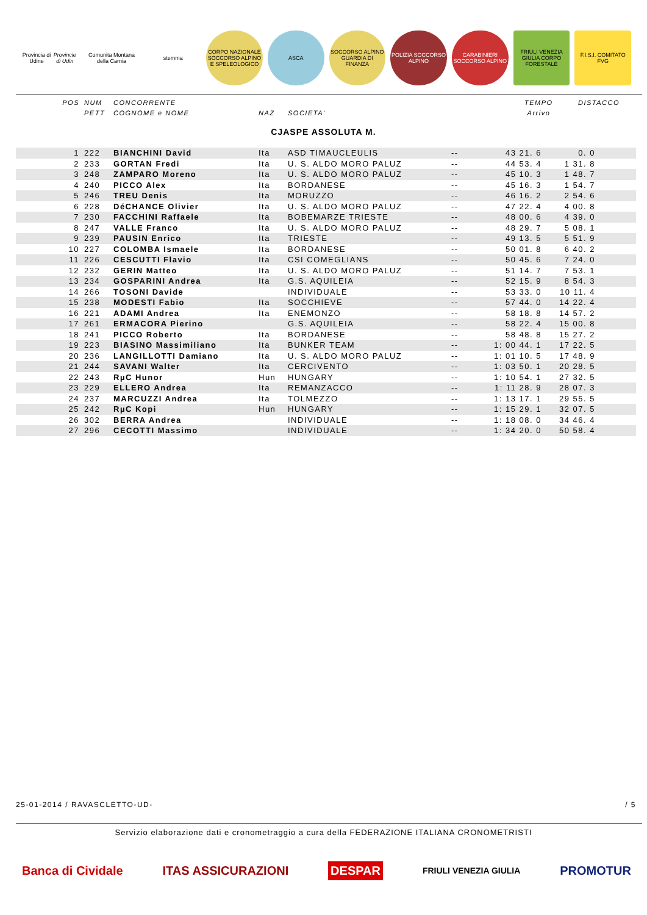Provincia di Udine
Provincie di Udin
Comunita Montana della Carnia stemma
CORPO NAZIONALE SOCCORSO ALPINO E SPELEOLOGICO
ASCA
SOCCORSO ALPINO GUARDIA DI FINANZA
POLIZIA SOCCORSO ALPINO CARABINIERI SOCCORSO ALPINO
FRIULI VENEZIA GIULIA CORPO FORESTALE
F.I.S.I. COMITATO FVG
| POS | NUM | CONCORRENTE | | | TEMPO | DISTACCO |
| | PETT | COGNOME e NOME | NAZ | SOCIETA' | Arrivo | |
CJASPE ASSOLUTA M.
| 1 | 222 | BIANCHINI David | Ita | ASD TIMAUCLEULIS | -- | 43 21. 6 | 0. 0 | |
| 2 | 233 | GORTAN Fredi | Ita | U. S. ALDO MORO PALUZ | -- | 44 53. 4 | 1 31. 8 | |
| 3 | 248 | ZAMPARO Moreno | Ita | U. S. ALDO MORO PALUZ | -- | 45 10. 3 | 1 48. 7 | |
| 4 | 240 | PICCO Alex | Ita | BORDANESE | -- | 45 16. 3 | 1 54. 7 | |
| 5 | 246 | TREU Denis | Ita | MORUZZO | -- | 46 16. 2 | 2 54. 6 | |
| 6 | 228 | DéCHANCE Olivier | Ita | U. S. ALDO MORO PALUZ | -- | 47 22. 4 | 4 00. 8 | |
| 7 | 230 | FACCHINI Raffaele | Ita | BOBEMARZE TRIESTE | -- | 48 00. 6 | 4 39. 0 | |
| 8 | 247 | VALLE Franco | Ita | U. S. ALDO MORO PALUZ | -- | 48 29. 7 | 5 08. 1 | |
| 9 | 239 | PAUSIN Enrico | Ita | TRIESTE | -- | 49 13. 5 | 5 51. 9 | |
| 10 | 227 | COLOMBA Ismaele | Ita | BORDANESE | -- | 50 01. 8 | 6 40. 2 | |
| 11 | 226 | CESCUTTI Flavio | Ita | CSI COMEGLIANS | -- | 50 45. 6 | 7 24. 0 | |
| 12 | 232 | GERIN Matteo | Ita | U. S. ALDO MORO PALUZ | -- | 51 14. 7 | 7 53. 1 | |
| 13 | 234 | GOSPARINI Andrea | Ita | G.S. AQUILEIA | -- | 52 15. 9 | 8 54. 3 | |
| 14 | 266 | TOSONI Davide | | INDIVIDUALE | -- | 53 33. 0 | 10 11. 4 | |
| 15 | 238 | MODESTI Fabio | Ita | SOCCHIEVE | -- | 57 44. 0 | 14 22. 4 | |
| 16 | 221 | ADAMI Andrea | Ita | ENEMONZO | -- | 58 18. 8 | 14 57. 2 | |
| 17 | 261 | ERMACORA Pierino | | G.S. AQUILEIA | -- | 58 22. 4 | 15 00. 8 | |
| 18 | 241 | PICCO Roberto | Ita | BORDANESE | -- | 58 48. 8 | 15 27. 2 | |
| 19 | 223 | BIASINO Massimiliano | Ita | BUNKER TEAM | -- | 1: 00 44. 1 | 17 22. 5 | |
| 20 | 236 | LANGILLOTTI Damiano | Ita | U. S. ALDO MORO PALUZ | -- | 1: 01 10. 5 | 17 48. 9 | |
| 21 | 244 | SAVANI Walter | Ita | CERCIVENTO | -- | 1: 03 50. 1 | 20 28. 5 | |
| 22 | 243 | RµC Hunor | Hun | HUNGARY | -- | 1: 10 54. 1 | 27 32. 5 | |
| 23 | 229 | ELLERO Andrea | Ita | REMANZACCO | -- | 1: 11 28. 9 | 28 07. 3 | |
| 24 | 237 | MARCUZZI Andrea | Ita | TOLMEZZO | -- | 1: 13 17. 1 | 29 55. 5 | |
| 25 | 242 | RµC Kopi | Hun | HUNGARY | -- | 1: 15 29. 1 | 32 07. 5 | |
| 26 | 302 | BERRA Andrea | | INDIVIDUALE | -- | 1: 18 08. 0 | 34 46. 4 | |
| 27 | 296 | CECOTTI Massimo | | INDIVIDUALE | -- | 1: 34 20. 0 | 50 58. 4 | |
25-01-2014 / RAVASCLETTO-UD- / 5
Servizio elaborazione dati e cronometraggio a cura della FEDERAZIONE ITALIANA CRONOMETRISTI
Banca di Cividale ITAS ASSICURAZIONI DESPAR FRIULI VENEZIA GIULIA PROMOTUR